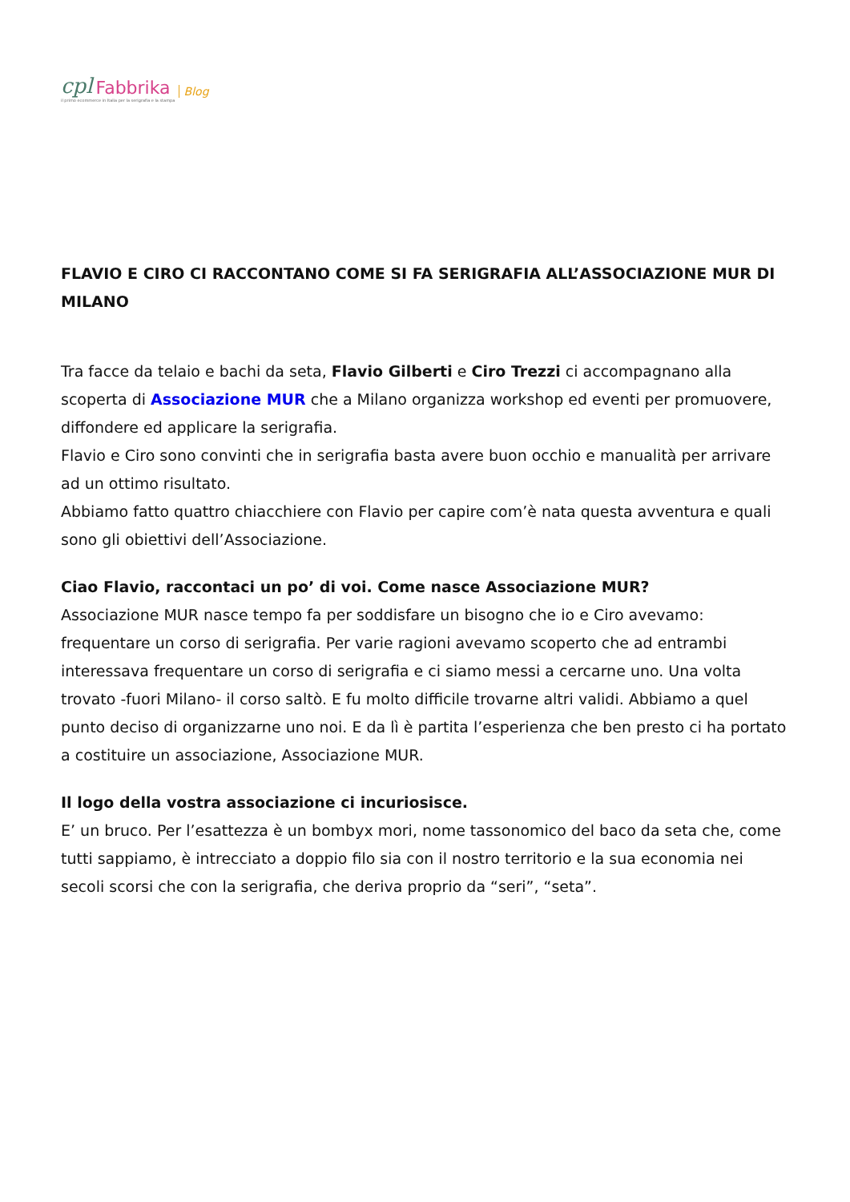cpl Fabbrika Blog
il primo ecommerce in Italia per la serigrafia e la stampa
FLAVIO E CIRO CI RACCONTANO COME SI FA SERIGRAFIA ALL’ASSOCIAZIONE MUR DI MILANO
Tra facce da telaio e bachi da seta, Flavio Gilberti e Ciro Trezzi ci accompagnano alla scoperta di Associazione MUR che a Milano organizza workshop ed eventi per promuovere, diffondere ed applicare la serigrafia.
Flavio e Ciro sono convinti che in serigrafia basta avere buon occhio e manualità per arrivare ad un ottimo risultato.
Abbiamo fatto quattro chiacchiere con Flavio per capire com’è nata questa avventura e quali sono gli obiettivi dell’Associazione.
Ciao Flavio, raccontaci un po’ di voi. Come nasce Associazione MUR?
Associazione MUR nasce tempo fa per soddisfare un bisogno che io e Ciro avevamo: frequentare un corso di serigrafia. Per varie ragioni avevamo scoperto che ad entrambi interessava frequentare un corso di serigrafia e ci siamo messi a cercarne uno. Una volta trovato -fuori Milano- il corso saltò. E fu molto difficile trovarne altri validi. Abbiamo a quel punto deciso di organizzarne uno noi. E da lì è partita l’esperienza che ben presto ci ha portato a costituire un associazione, Associazione MUR.
Il logo della vostra associazione ci incuriosisce.
E’ un bruco. Per l’esattezza è un bombyx mori, nome tassonomico del baco da seta che, come tutti sappiamo, è intrecciato a doppio filo sia con il nostro territorio e la sua economia nei secoli scorsi che con la serigrafia, che deriva proprio da “seri”, “seta”.